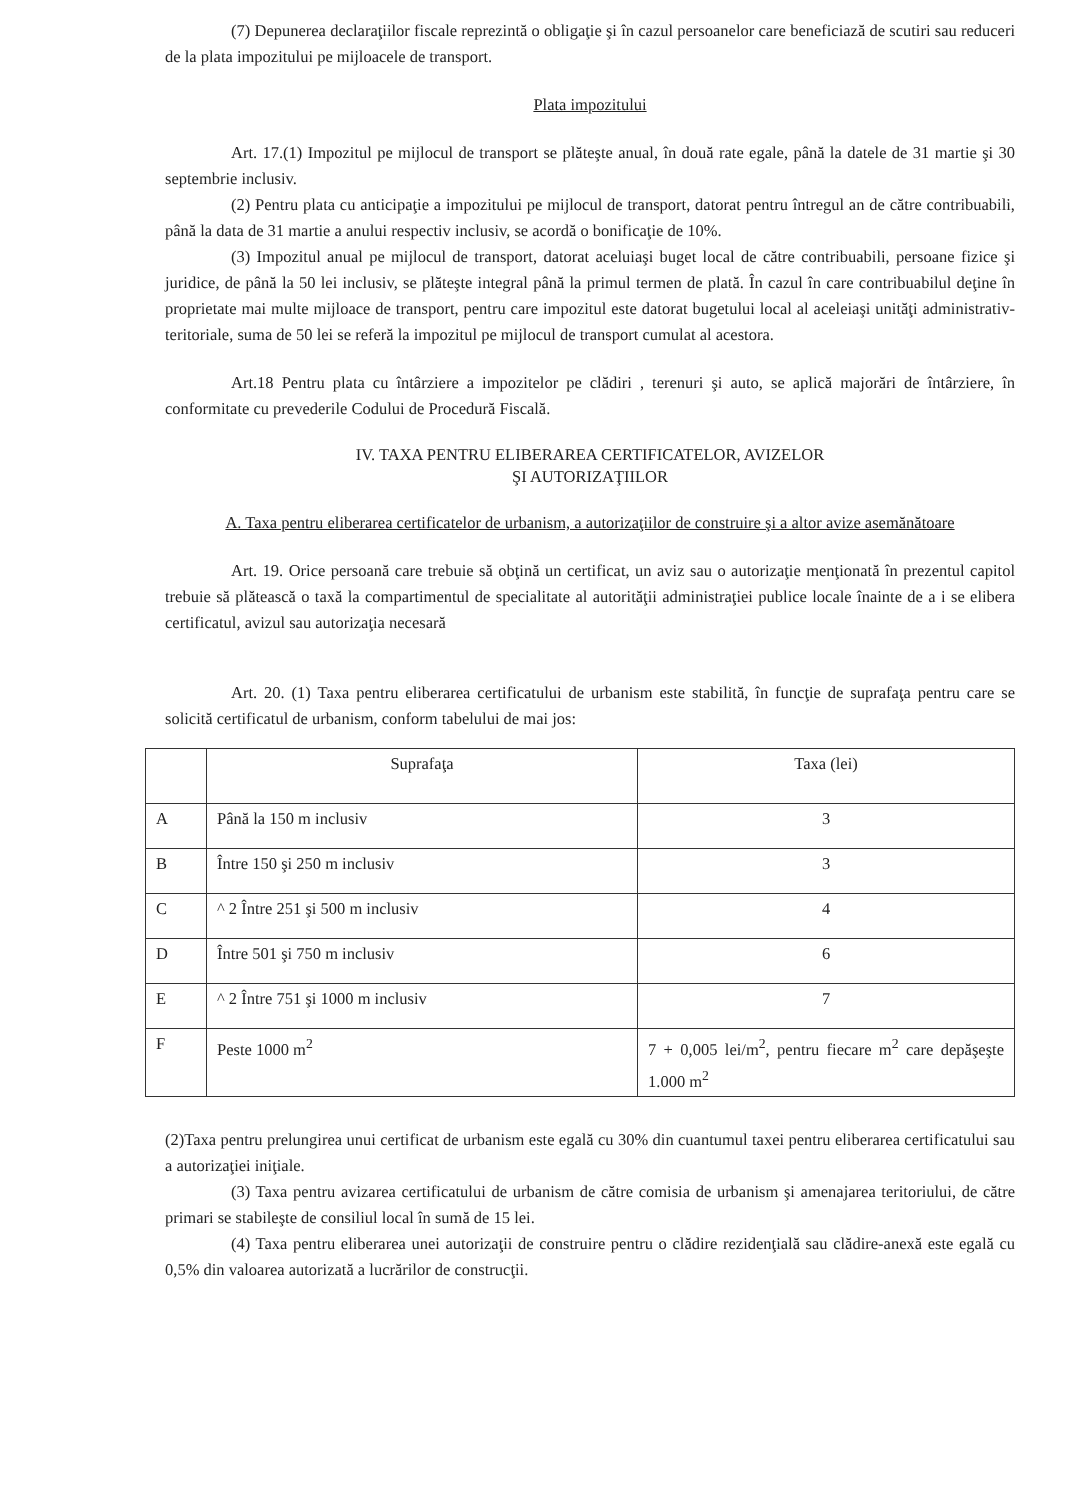(7) Depunerea declaraţiilor fiscale reprezintă o obligaţie şi în cazul persoanelor care beneficiază de scutiri sau reduceri de la plata impozitului pe mijloacele de transport.
Plata impozitului
Art. 17.(1) Impozitul pe mijlocul de transport se plăteşte anual, în două rate egale, până la datele de 31 martie şi 30 septembrie inclusiv.
(2) Pentru plata cu anticipaţie a impozitului pe mijlocul de transport, datorat pentru întregul an de către contribuabili, până la data de 31 martie a anului respectiv inclusiv, se acordă o bonificaţie de 10%.
(3) Impozitul anual pe mijlocul de transport, datorat aceluiaşi buget local de către contribuabili, persoane fizice şi juridice, de până la 50 lei inclusiv, se plăteşte integral până la primul termen de plată. În cazul în care contribuabilul deţine în proprietate mai multe mijloace de transport, pentru care impozitul este datorat bugetului local al aceleiaşi unităţi administrativ-teritoriale, suma de 50 lei se referă la impozitul pe mijlocul de transport cumulat al acestora.
Art.18 Pentru plata cu întârziere a impozitelor pe clădiri , terenuri şi auto, se aplică majorări de întârziere, în conformitate cu prevederile Codului de Procedură Fiscală.
IV. TAXA PENTRU ELIBERAREA CERTIFICATELOR, AVIZELOR
ŞI AUTORIZAŢIILOR
A. Taxa pentru eliberarea certificatelor de urbanism, a autorizaţiilor de construire şi a altor avize asemănătoare
Art. 19. Orice persoană care trebuie să obţină un certificat, un aviz sau o autorizaţie menţionată în prezentul capitol trebuie să plătească o taxă la compartimentul de specialitate al autorităţii administraţiei publice locale înainte de a i se elibera certificatul, avizul sau autorizaţia necesară
Art. 20. (1) Taxa pentru eliberarea certificatului de urbanism este stabilită, în funcţie de suprafaţa pentru care se solicită certificatul de urbanism, conform tabelului de mai jos:
| | Suprafaţa | Taxa (lei) |
| A | Până la 150 m inclusiv | 3 |
| B | Între 150 şi 250 m inclusiv | 3 |
| C | ^ 2 Între 251 şi 500 m inclusiv | 4 |
| D | Între 501 şi 750 m inclusiv | 6 |
| E | ^ 2 Între 751 şi 1000 m inclusiv | 7 |
| F | Peste 1000 m<sup>2</sup> | 7 + 0,005 lei/m<sup>2</sup>, pentru fiecare m<sup>2</sup> care depăşeşte 1.000 m<sup>2</sup> |
(2)Taxa pentru prelungirea unui certificat de urbanism este egală cu 30% din cuantumul taxei pentru eliberarea certificatului sau a autorizaţiei iniţiale.
(3) Taxa pentru avizarea certificatului de urbanism de către comisia de urbanism şi amenajarea teritoriului, de către primari se stabileşte de consiliul local în sumă de 15 lei.
(4) Taxa pentru eliberarea unei autorizaţii de construire pentru o clădire rezidenţială sau clădire-anexă este egală cu 0,5% din valoarea autorizată a lucrărilor de construcţii.